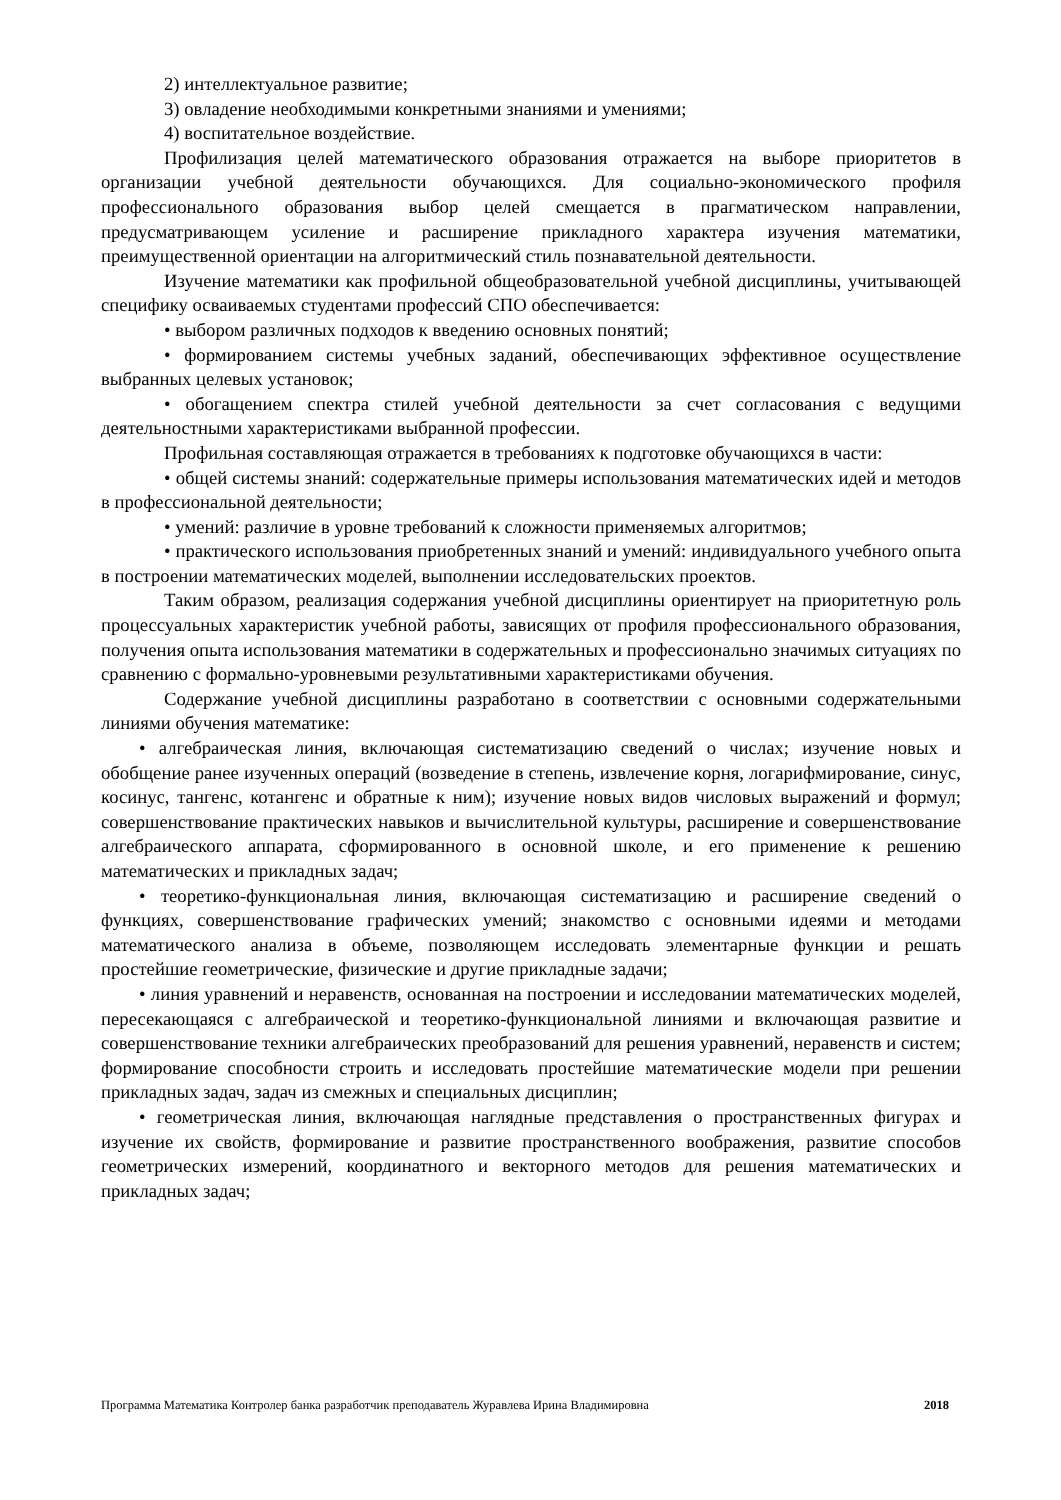2) интеллектуальное развитие;
3) овладение необходимыми конкретными знаниями и умениями;
4) воспитательное воздействие.
Профилизация целей математического образования отражается на выборе приоритетов в организации учебной деятельности обучающихся. Для социально-экономического профиля профессионального образования выбор целей смещается в прагматическом направлении, предусматривающем усиление и расширение прикладного характера изучения математики, преимущественной ориентации на алгоритмический стиль познавательной деятельности.
Изучение математики как профильной общеобразовательной учебной дисциплины, учитывающей специфику осваиваемых студентами профессий СПО обеспечивается:
• выбором различных подходов к введению основных понятий;
• формированием системы учебных заданий, обеспечивающих эффективное осуществление выбранных целевых установок;
• обогащением спектра стилей учебной деятельности за счет согласования с ведущими деятельностными характеристиками выбранной профессии.
Профильная составляющая отражается в требованиях к подготовке обучающихся в части:
• общей системы знаний: содержательные примеры использования математических идей и методов в профессиональной деятельности;
• умений: различие в уровне требований к сложности применяемых алгоритмов;
• практического использования приобретенных знаний и умений: индивидуального учебного опыта в построении математических моделей, выполнении исследовательских проектов.
Таким образом, реализация содержания учебной дисциплины ориентирует на приоритетную роль процессуальных характеристик учебной работы, зависящих от профиля профессионального образования, получения опыта использования математики в содержательных и профессионально значимых ситуациях по сравнению с формально-уровневыми результативными характеристиками обучения.
Содержание учебной дисциплины разработано в соответствии с основными содержательными линиями обучения математике:
• алгебраическая линия, включающая систематизацию сведений о числах; изучение новых и обобщение ранее изученных операций (возведение в степень, извлечение корня, логарифмирование, синус, косинус, тангенс, котангенс и обратные к ним); изучение новых видов числовых выражений и формул; совершенствование практических навыков и вычислительной культуры, расширение и совершенствование алгебраического аппарата, сформированного в основной школе, и его применение к решению математических и прикладных задач;
• теоретико-функциональная линия, включающая систематизацию и расширение сведений о функциях, совершенствование графических умений; знакомство с основными идеями и методами математического анализа в объеме, позволяющем исследовать элементарные функции и решать простейшие геометрические, физические и другие прикладные задачи;
• линия уравнений и неравенств, основанная на построении и исследовании математических моделей, пересекающаяся с алгебраической и теоретико-функциональной линиями и включающая развитие и совершенствование техники алгебраических преобразований для решения уравнений, неравенств и систем; формирование способности строить и исследовать простейшие математические модели при решении прикладных задач, задач из смежных и специальных дисциплин;
• геометрическая линия, включающая наглядные представления о пространственных фигурах и изучение их свойств, формирование и развитие пространственного воображения, развитие способов геометрических измерений, координатного и векторного методов для решения математических и прикладных задач;
Программа Математика Контролер банка разработчик преподаватель Журавлева Ирина Владимировна 2018